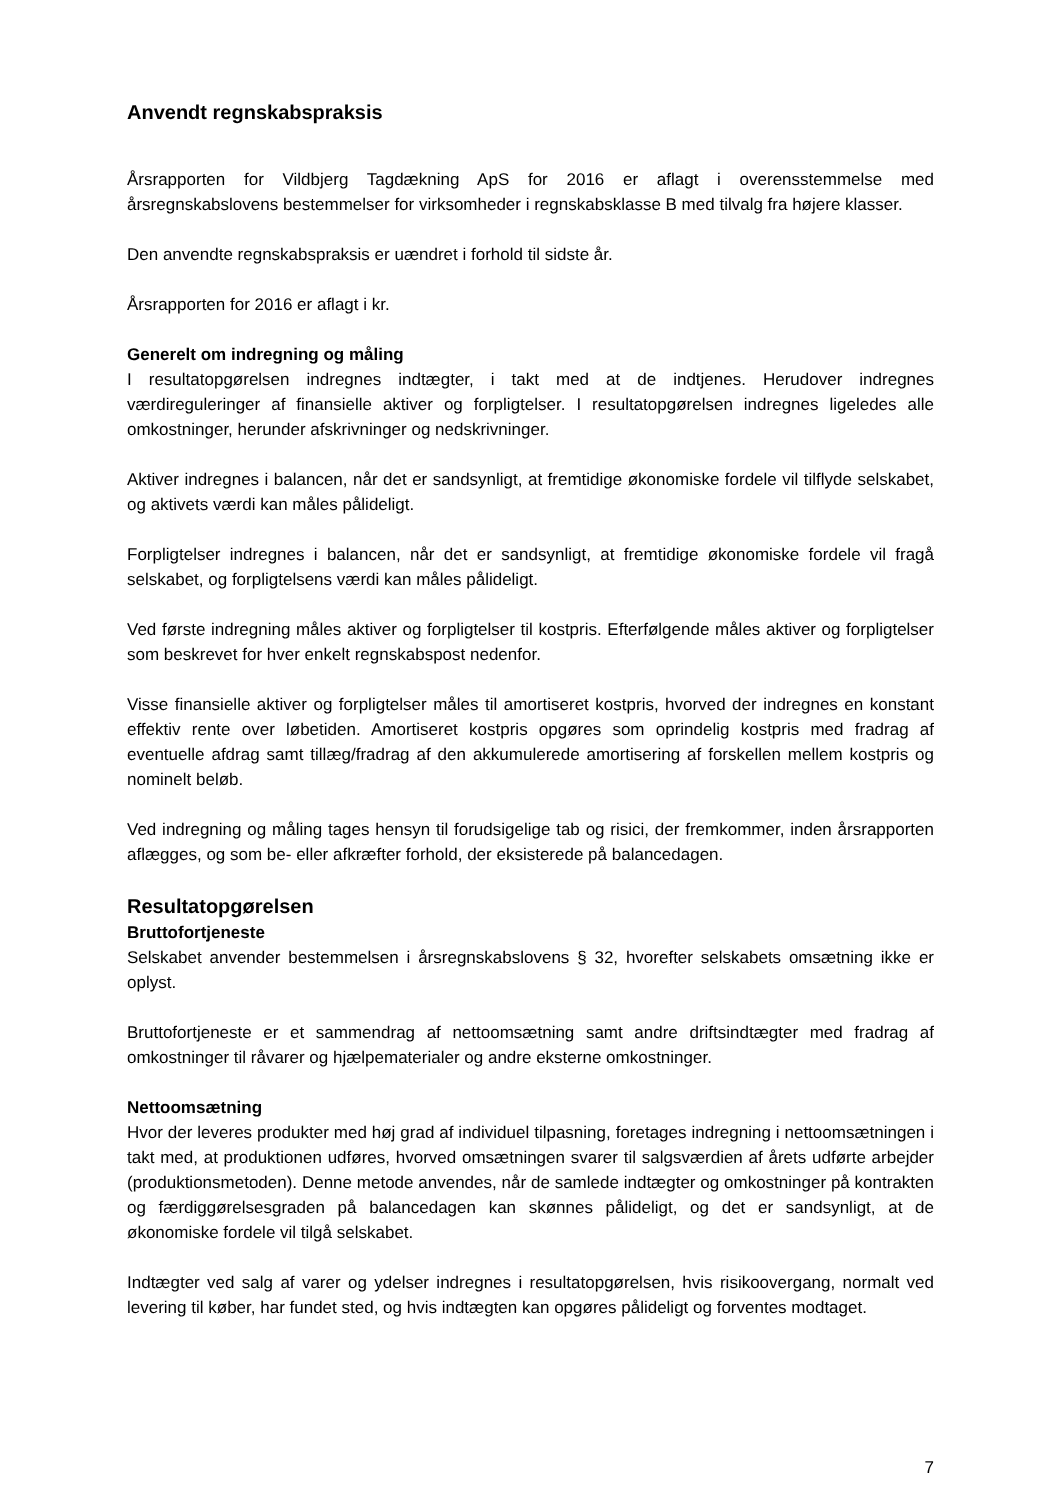Anvendt regnskabspraksis
Årsrapporten for Vildbjerg Tagdækning ApS for 2016 er aflagt i overensstemmelse med årsregnskabslovens bestemmelser for virksomheder i regnskabsklasse B med tilvalg fra højere klasser.
Den anvendte regnskabspraksis er uændret i forhold til sidste år.
Årsrapporten for 2016 er aflagt i kr.
Generelt om indregning og måling
I resultatopgørelsen indregnes indtægter, i takt med at de indtjenes. Herudover indregnes værdireguleringer af finansielle aktiver og forpligtelser. I resultatopgørelsen indregnes ligeledes alle omkostninger, herunder afskrivninger og nedskrivninger.
Aktiver indregnes i balancen, når det er sandsynligt, at fremtidige økonomiske fordele vil tilflyde selskabet, og aktivets værdi kan måles pålideligt.
Forpligtelser indregnes i balancen, når det er sandsynligt, at fremtidige økonomiske fordele vil fragå selskabet, og forpligtelsens værdi kan måles pålideligt.
Ved første indregning måles aktiver og forpligtelser til kostpris. Efterfølgende måles aktiver og forpligtelser som beskrevet for hver enkelt regnskabspost nedenfor.
Visse finansielle aktiver og forpligtelser måles til amortiseret kostpris, hvorved der indregnes en konstant effektiv rente over løbetiden. Amortiseret kostpris opgøres som oprindelig kostpris med fradrag af eventuelle afdrag samt tillæg/fradrag af den akkumulerede amortisering af forskellen mellem kostpris og nominelt beløb.
Ved indregning og måling tages hensyn til forudsigelige tab og risici, der fremkommer, inden årsrapporten aflægges, og som be- eller afkræfter forhold, der eksisterede på balancedagen.
Resultatopgørelsen
Bruttofortjeneste
Selskabet anvender bestemmelsen i årsregnskabslovens § 32, hvorefter selskabets omsætning ikke er oplyst.
Bruttofortjeneste er et sammendrag af nettoomsætning samt andre driftsindtægter med fradrag af omkostninger til råvarer og hjælpematerialer og andre eksterne omkostninger.
Nettoomsætning
Hvor der leveres produkter med høj grad af individuel tilpasning, foretages indregning i nettoomsætningen i takt med, at produktionen udføres, hvorved omsætningen svarer til salgsværdien af årets udførte arbejder (produktionsmetoden). Denne metode anvendes, når de samlede indtægter og omkostninger på kontrakten og færdiggørelsesgraden på balancedagen kan skønnes pålideligt, og det er sandsynligt, at de økonomiske fordele vil tilgå selskabet.
Indtægter ved salg af varer og ydelser indregnes i resultatopgørelsen, hvis risikoovergang, normalt ved levering til køber, har fundet sted, og hvis indtægten kan opgøres pålideligt og forventes modtaget.
7